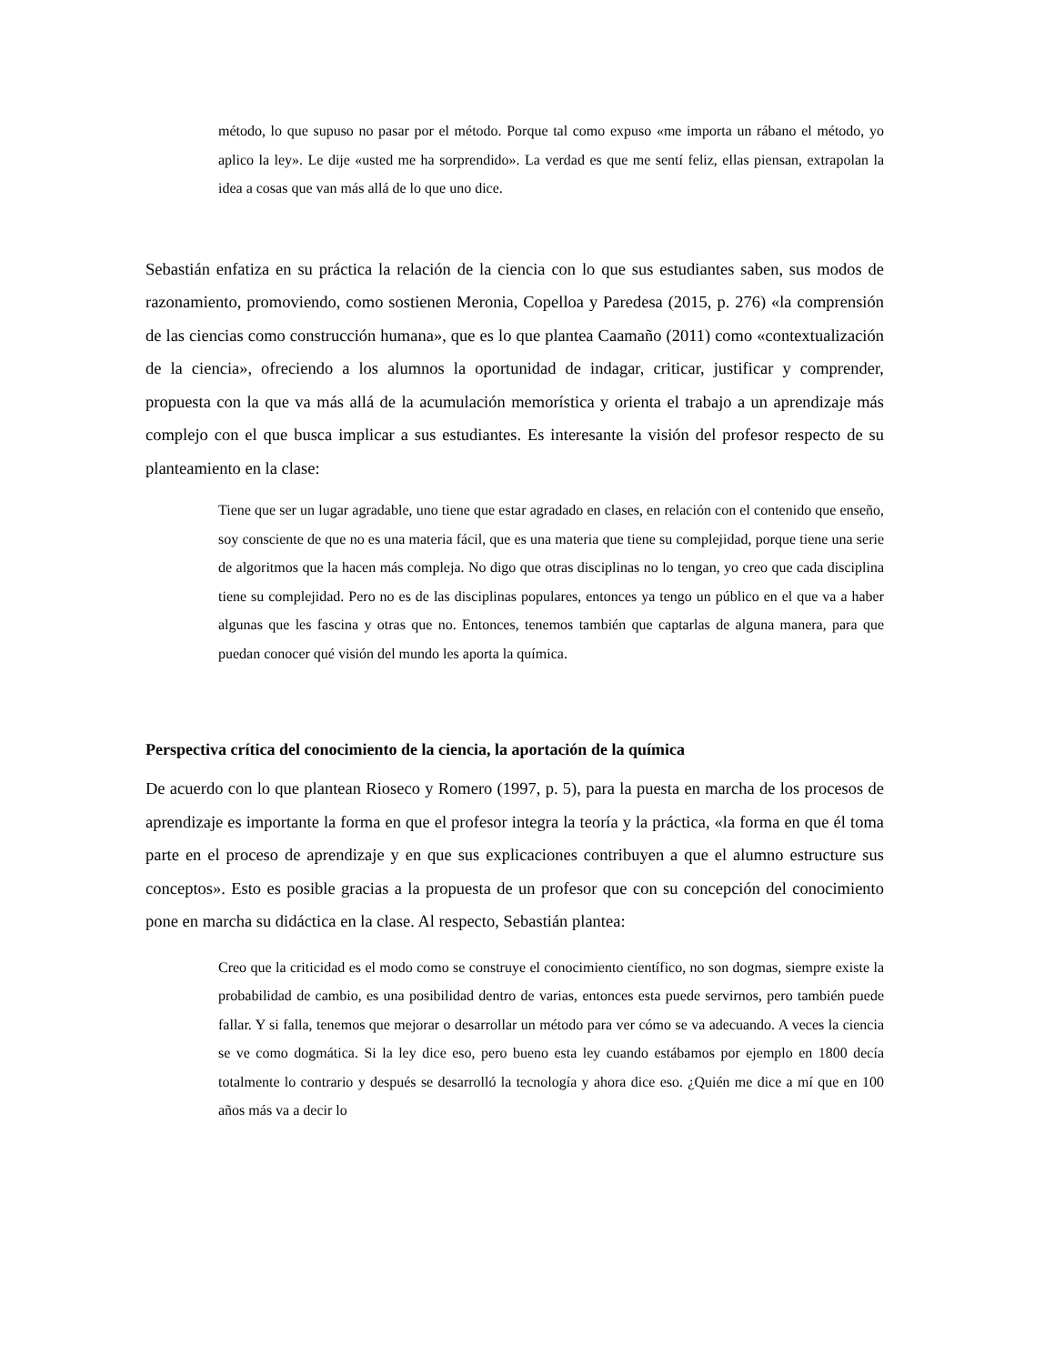método, lo que supuso no pasar por el método. Porque tal como expuso «me importa un rábano el método, yo aplico la ley». Le dije «usted me ha sorprendido». La verdad es que me sentí feliz, ellas piensan, extrapolan la idea a cosas que van más allá de lo que uno dice.
Sebastián enfatiza en su práctica la relación de la ciencia con lo que sus estudiantes saben, sus modos de razonamiento, promoviendo, como sostienen Meronia, Copelloa y Paredesa (2015, p. 276) «la comprensión de las ciencias como construcción humana», que es lo que plantea Caamaño (2011) como «contextualización de la ciencia», ofreciendo a los alumnos la oportunidad de indagar, criticar, justificar y comprender, propuesta con la que va más allá de la acumulación memorística y orienta el trabajo a un aprendizaje más complejo con el que busca implicar a sus estudiantes. Es interesante la visión del profesor respecto de su planteamiento en la clase:
Tiene que ser un lugar agradable, uno tiene que estar agradado en clases, en relación con el contenido que enseño, soy consciente de que no es una materia fácil, que es una materia que tiene su complejidad, porque tiene una serie de algoritmos que la hacen más compleja. No digo que otras disciplinas no lo tengan, yo creo que cada disciplina tiene su complejidad. Pero no es de las disciplinas populares, entonces ya tengo un público en el que va a haber algunas que les fascina y otras que no. Entonces, tenemos también que captarlas de alguna manera, para que puedan conocer qué visión del mundo les aporta la química.
Perspectiva crítica del conocimiento de la ciencia, la aportación de la química
De acuerdo con lo que plantean Rioseco y Romero (1997, p. 5), para la puesta en marcha de los procesos de aprendizaje es importante la forma en que el profesor integra la teoría y la práctica, «la forma en que él toma parte en el proceso de aprendizaje y en que sus explicaciones contribuyen a que el alumno estructure sus conceptos». Esto es posible gracias a la propuesta de un profesor que con su concepción del conocimiento pone en marcha su didáctica en la clase. Al respecto, Sebastián plantea:
Creo que la criticidad es el modo como se construye el conocimiento científico, no son dogmas, siempre existe la probabilidad de cambio, es una posibilidad dentro de varias, entonces esta puede servirnos, pero también puede fallar. Y si falla, tenemos que mejorar o desarrollar un método para ver cómo se va adecuando. A veces la ciencia se ve como dogmática. Si la ley dice eso, pero bueno esta ley cuando estábamos por ejemplo en 1800 decía totalmente lo contrario y después se desarrolló la tecnología y ahora dice eso. ¿Quién me dice a mí que en 100 años más va a decir lo